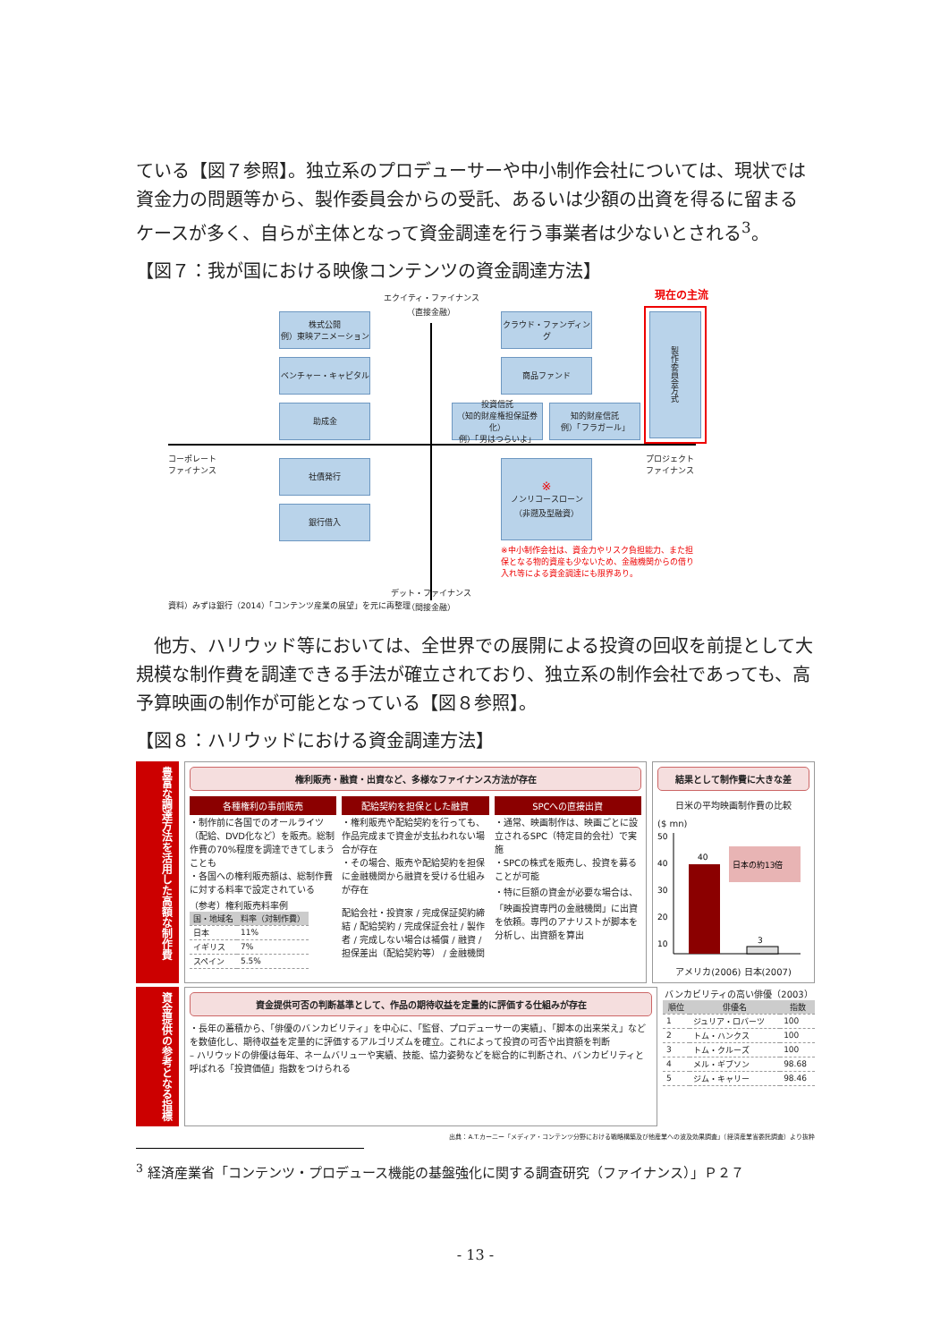ている【図７参照】。独立系のプロデューサーや中小制作会社については、現状では資金力の問題等から、製作委員会からの受託、あるいは少額の出資を得るに留まるケースが多く、自らが主体となって資金調達を行う事業者は少ないとされる<sup>3</sup>。
【図７：我が国における映像コンテンツの資金調達方法】
エクイティ・ファイナンス
（直接金融）
現在の主流
株式公開
例）東映アニメーション
ベンチャー・キャピタル
助成金
クラウド・ファンディング
商品ファンド
投資信託
（知的財産権担保証券化）
例）「男はつらいよ」
知的財産信託
例）「フラガール」
製作委員会方式
コーポレート
ファイナンス
プロジェクト
ファイナンス
社債発行
銀行借入
※
ノンリコースローン
（非遡及型融資）
※中小制作会社は、資金力やリスク負担能力、また担保となる物的資産も少ないため、金融機関からの借り入れ等による資金調達にも限界あり。
資料）みずほ銀行（2014）「コンテンツ産業の展望」を元に再整理
デット・ファイナンス
（間接金融）
他方、ハリウッド等においては、全世界での展開による投資の回収を前提として大規模な制作費を調達できる手法が確立されており、独立系の制作会社であっても、高予算映画の制作が可能となっている【図８参照】。
【図８：ハリウッドにおける資金調達方法】
豊富な調達方法を活用した高額な制作費
権利販売・融資・出資など、多様なファイナンス方法が存在
各種権利の事前販売
・制作前に各国でのオールライツ（配給、DVD化など）を販売。総制作費の70%程度を調達できてしまうことも
・各国への権利販売額は、総制作費に対する料率で設定されている
（参考）権利販売料率例
| 国・地域名 | 料率（対制作費） |
| --- | --- |
| 日本 | 11% |
| イギリス | 7% |
| スペイン | 5.5% |
配給契約を担保とした融資
・権利販売や配給契約を行っても、作品完成まで資金が支払われない場合が存在
・その場合、販売や配給契約を担保に金融機関から融資を受ける仕組みが存在
配給会社・投資家 / 完成保証契約締結 / 配給契約 / 完成保証会社 / 製作者 / 完成しない場合は補償 / 融資 / 担保差出（配給契約等） / 金融機関
SPCへの直接出資
・通常、映画制作は、映画ごとに設立されるSPC（特定目的会社）で実施
・SPCの株式を販売し、投資を募ることが可能
・特に巨額の資金が必要な場合は、「映画投資専門の金融機関」に出資を依頼。専門のアナリストが脚本を分析し、出資額を算出
結果として制作費に大きな差
日米の平均映画制作費の比較
($ mn)
50
40
30
20
10
40
3
日本の約13倍
アメリカ(2006) 日本(2007)
資金提供の参考となる指標
資金提供可否の判断基準として、作品の期待収益を定量的に評価する仕組みが存在
・長年の蓄積から、「俳優のバンカビリティ」を中心に、「監督、プロデューサーの実績」、「脚本の出来栄え」などを数値化し、期待収益を定量的に評価するアルゴリズムを確立。これによって投資の可否や出資額を判断
– ハリウッドの俳優は毎年、ネームバリューや実績、技能、協力姿勢などを総合的に判断され、バンカビリティと呼ばれる「投資価値」指数をつけられる
バンカビリティの高い俳優（2003）
| 順位 | 俳優名 | 指数 |
| --- | --- | --- |
| 1 | ジュリア・ロバーツ | 100 |
| 2 | トム・ハンクス | 100 |
| 3 | トム・クルーズ | 100 |
| 4 | メル・ギブソン | 98.68 |
| 5 | ジム・キャリー | 98.46 |
出典：A.T.カーニー「メディア・コンテンツ分野における戦略構築及び他産業への波及効果調査」（経済産業省委託調査）より抜粋
<sup>3</sup> 経済産業省「コンテンツ・プロデュース機能の基盤強化に関する調査研究（ファイナンス）」Ｐ２７
- 13 -